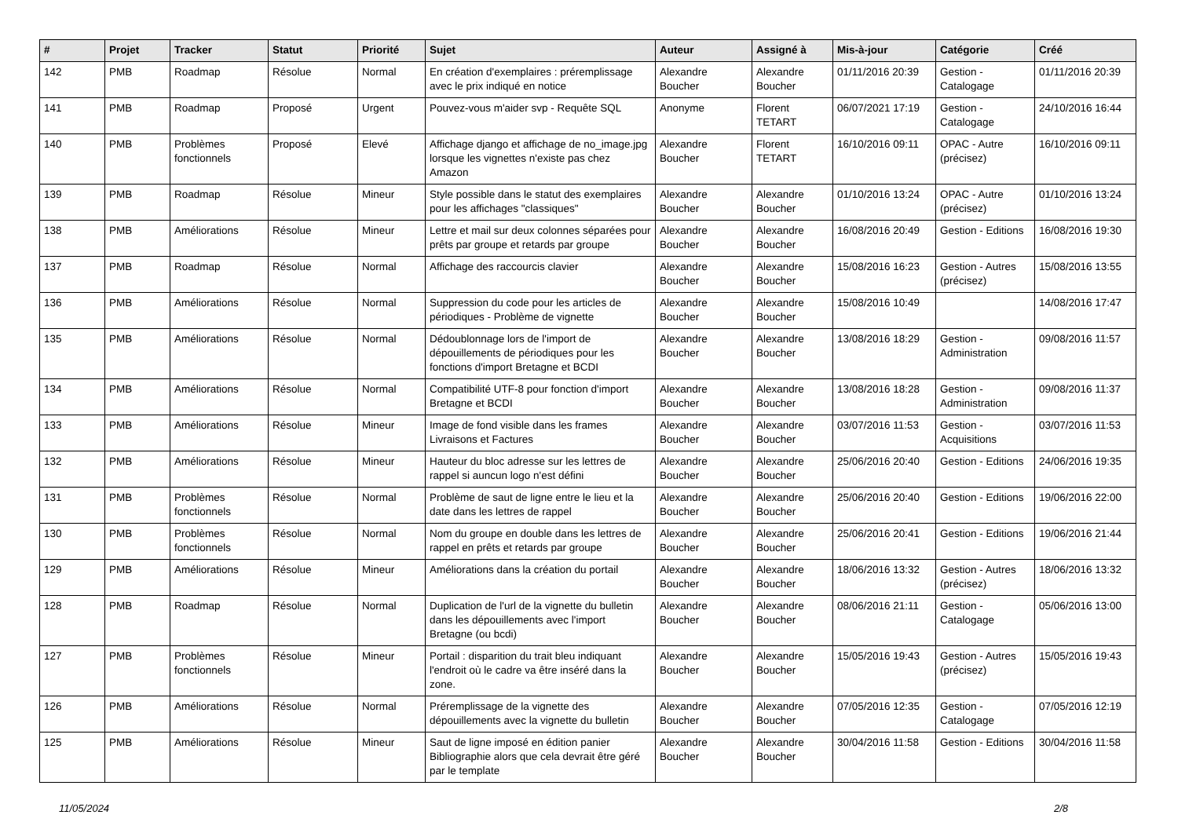| # | Projet | Tracker | Statut | Priorité | Sujet | Auteur | Assigné à | Mis-à-jour | Catégorie | Créé |
| --- | --- | --- | --- | --- | --- | --- | --- | --- | --- | --- |
| 142 | PMB | Roadmap | Résolue | Normal | En création d'exemplaires : préremplissage avec le prix indiqué en notice | Alexandre Boucher | Alexandre Boucher | 01/11/2016 20:39 | Gestion - Catalogage | 01/11/2016 20:39 |
| 141 | PMB | Roadmap | Proposé | Urgent | Pouvez-vous m'aider svp - Requête SQL | Anonyme | Florent TETART | 06/07/2021 17:19 | Gestion - Catalogage | 24/10/2016 16:44 |
| 140 | PMB | Problèmes fonctionnels | Proposé | Elevé | Affichage django et affichage de no_image.jpg lorsque les vignettes n'existe pas chez Amazon | Alexandre Boucher | Florent TETART | 16/10/2016 09:11 | OPAC - Autre (précisez) | 16/10/2016 09:11 |
| 139 | PMB | Roadmap | Résolue | Mineur | Style possible dans le statut des exemplaires pour les affichages "classiques" | Alexandre Boucher | Alexandre Boucher | 01/10/2016 13:24 | OPAC - Autre (précisez) | 01/10/2016 13:24 |
| 138 | PMB | Améliorations | Résolue | Mineur | Lettre et mail sur deux colonnes séparées pour prêts par groupe et retards par groupe | Alexandre Boucher | Alexandre Boucher | 16/08/2016 20:49 | Gestion - Editions | 16/08/2016 19:30 |
| 137 | PMB | Roadmap | Résolue | Normal | Affichage des raccourcis clavier | Alexandre Boucher | Alexandre Boucher | 15/08/2016 16:23 | Gestion - Autres (précisez) | 15/08/2016 13:55 |
| 136 | PMB | Améliorations | Résolue | Normal | Suppression du code pour les articles de périodiques - Problème de vignette | Alexandre Boucher | Alexandre Boucher | 15/08/2016 10:49 | | 14/08/2016 17:47 |
| 135 | PMB | Améliorations | Résolue | Normal | Dédoublonnage lors de l'import de dépouillements de périodiques pour les fonctions d'import Bretagne et BCDI | Alexandre Boucher | Alexandre Boucher | 13/08/2016 18:29 | Gestion - Administration | 09/08/2016 11:57 |
| 134 | PMB | Améliorations | Résolue | Normal | Compatibilité UTF-8 pour fonction d'import Bretagne et BCDI | Alexandre Boucher | Alexandre Boucher | 13/08/2016 18:28 | Gestion - Administration | 09/08/2016 11:37 |
| 133 | PMB | Améliorations | Résolue | Mineur | Image de fond visible dans les frames Livraisons et Factures | Alexandre Boucher | Alexandre Boucher | 03/07/2016 11:53 | Gestion - Acquisitions | 03/07/2016 11:53 |
| 132 | PMB | Améliorations | Résolue | Mineur | Hauteur du bloc adresse sur les lettres de rappel si auncun logo n'est défini | Alexandre Boucher | Alexandre Boucher | 25/06/2016 20:40 | Gestion - Editions | 24/06/2016 19:35 |
| 131 | PMB | Problèmes fonctionnels | Résolue | Normal | Problème de saut de ligne entre le lieu et la date dans les lettres de rappel | Alexandre Boucher | Alexandre Boucher | 25/06/2016 20:40 | Gestion - Editions | 19/06/2016 22:00 |
| 130 | PMB | Problèmes fonctionnels | Résolue | Normal | Nom du groupe en double dans les lettres de rappel en prêts et retards par groupe | Alexandre Boucher | Alexandre Boucher | 25/06/2016 20:41 | Gestion - Editions | 19/06/2016 21:44 |
| 129 | PMB | Améliorations | Résolue | Mineur | Améliorations dans la création du portail | Alexandre Boucher | Alexandre Boucher | 18/06/2016 13:32 | Gestion - Autres (précisez) | 18/06/2016 13:32 |
| 128 | PMB | Roadmap | Résolue | Normal | Duplication de l'url de la vignette du bulletin dans les dépouillements avec l'import Bretagne (ou bcdi) | Alexandre Boucher | Alexandre Boucher | 08/06/2016 21:11 | Gestion - Catalogage | 05/06/2016 13:00 |
| 127 | PMB | Problèmes fonctionnels | Résolue | Mineur | Portail : disparition du trait bleu indiquant l'endroit où le cadre va être inséré dans la zone. | Alexandre Boucher | Alexandre Boucher | 15/05/2016 19:43 | Gestion - Autres (précisez) | 15/05/2016 19:43 |
| 126 | PMB | Améliorations | Résolue | Normal | Préremplissage de la vignette des dépouillements avec la vignette du bulletin | Alexandre Boucher | Alexandre Boucher | 07/05/2016 12:35 | Gestion - Catalogage | 07/05/2016 12:19 |
| 125 | PMB | Améliorations | Résolue | Mineur | Saut de ligne imposé en édition panier Bibliographie alors que cela devrait être géré par le template | Alexandre Boucher | Alexandre Boucher | 30/04/2016 11:58 | Gestion - Editions | 30/04/2016 11:58 |
11/05/2024 2/8